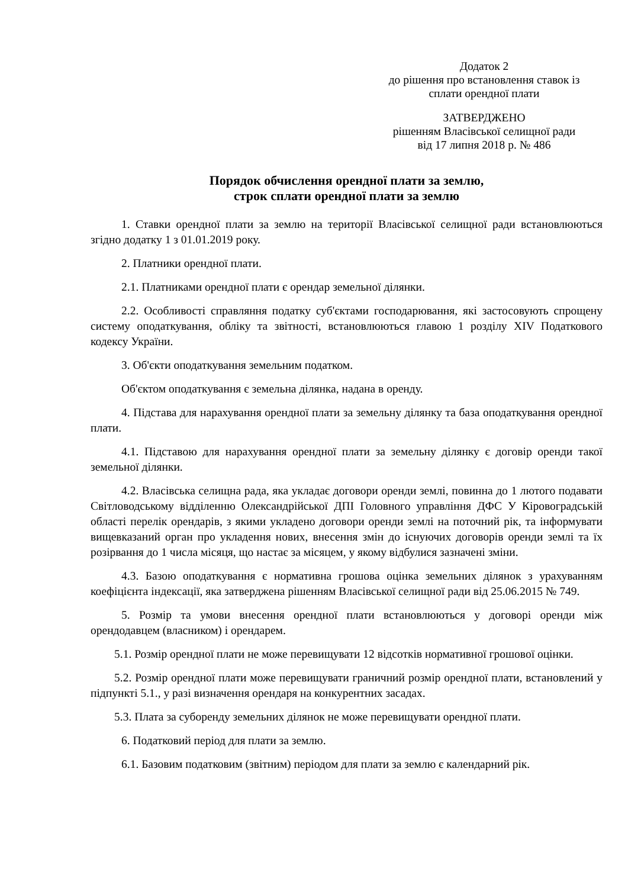Додаток 2
до рішення про встановлення ставок із
сплати орендної плати
ЗАТВЕРДЖЕНО
рішенням Власівської селищної ради
від 17 липня 2018 р. № 486
Порядок обчислення орендної плати за землю,
строк сплати орендної плати за землю
1. Ставки орендної плати за землю на території Власівської селищної ради встановлюються згідно додатку 1 з 01.01.2019 року.
2. Платники орендної плати.
2.1. Платниками орендної плати є орендар земельної ділянки.
2.2. Особливості справляння податку суб'єктами господарювання, які застосовують спрощену систему оподаткування, обліку та звітності, встановлюються главою 1 розділу XIV Податкового кодексу України.
3. Об'єкти оподаткування земельним податком.
Об'єктом оподаткування є земельна ділянка, надана в оренду.
4. Підстава для нарахування орендної плати за земельну ділянку та база оподаткування орендної плати.
4.1. Підставою для нарахування орендної плати за земельну ділянку є договір оренди такої земельної ділянки.
4.2. Власівська селищна рада, яка укладає договори оренди землі, повинна до 1 лютого подавати Світловодському відділенню Олександрійської ДПІ Головного управління ДФС У Кіровоградській області перелік орендарів, з якими укладено договори оренди землі на поточний рік, та інформувати вищевказаний орган про укладення нових, внесення змін до існуючих договорів оренди землі та їх розірвання до 1 числа місяця, що настає за місяцем, у якому відбулися зазначені зміни.
4.3. Базою оподаткування є нормативна грошова оцінка земельних ділянок з урахуванням коефіцієнта індексації, яка затверджена рішенням Власівської селищної ради від 25.06.2015 № 749.
5. Розмір та умови внесення орендної плати встановлюються у договорі оренди між орендодавцем (власником) і орендарем.
5.1. Розмір орендної плати не може перевищувати 12 відсотків нормативної грошової оцінки.
5.2. Розмір орендної плати може перевищувати граничний розмір орендної плати, встановлений у підпункті 5.1., у разі визначення орендаря на конкурентних засадах.
5.3. Плата за суборенду земельних ділянок не може перевищувати орендної плати.
6. Податковий період для плати за землю.
6.1. Базовим податковим (звітним) періодом для плати за землю є календарний рік.